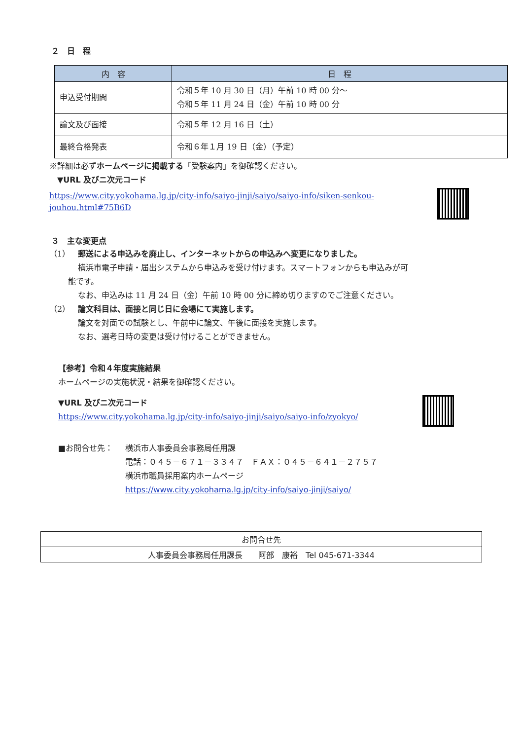２　日　程
| 内 容 | 日 程 |
| --- | --- |
| 申込受付期間 | 令和５年 10 月 30 日（月）午前 10 時 00 分～ 令和５年 11 月 24 日（金）午前 10 時 00 分 |
| 論文及び面接 | 令和５年 12 月 16 日（土） |
| 最終合格発表 | 令和６年１月 19 日（金）（予定） |
※詳細は必ずホームページに掲載する「受験案内」を御確認ください。
　▼URL 及びニ次元コード
https://www.city.yokohama.lg.jp/city-info/saiyo-jinji/saiyo/saiyo-info/siken-senkou-jouhou.html#75B6D
３　主な変更点
（1）　郵送による申込みを廃止し、インターネットからの申込みへ変更になりました。
横浜市電子申請・届出システムから申込みを受け付けます。スマートフォンからも申込みが可
能です。
なお、申込みは 11 月 24 日（金）午前 10 時 00 分に締め切りますのでご注意ください。
（2）　論文科目は、面接と同じ日に会場にて実施します。
論文を対面での試験とし、午前中に論文、午後に面接を実施します。
なお、選考日時の変更は受け付けることができません。
【参考】令和４年度実施結果
ホームページの実施状況・結果を御確認ください。
▼URL 及びニ次元コード
https://www.city.yokohama.lg.jp/city-info/saiyo-jinji/saiyo/saiyo-info/zyokyo/
■お問合せ先： 横浜市人事委員会事務局任用課
電話：０４５－６７１－３３４７　ＦＡＸ：０４５－６４１－２７５７
横浜市職員採用案内ホームページ
https://www.city.yokohama.lg.jp/city-info/saiyo-jinji/saiyo/
| お問合せ先 |
| 人事委員会事務局任用課長 阿部 康裕 Tel 045-671-3344 |